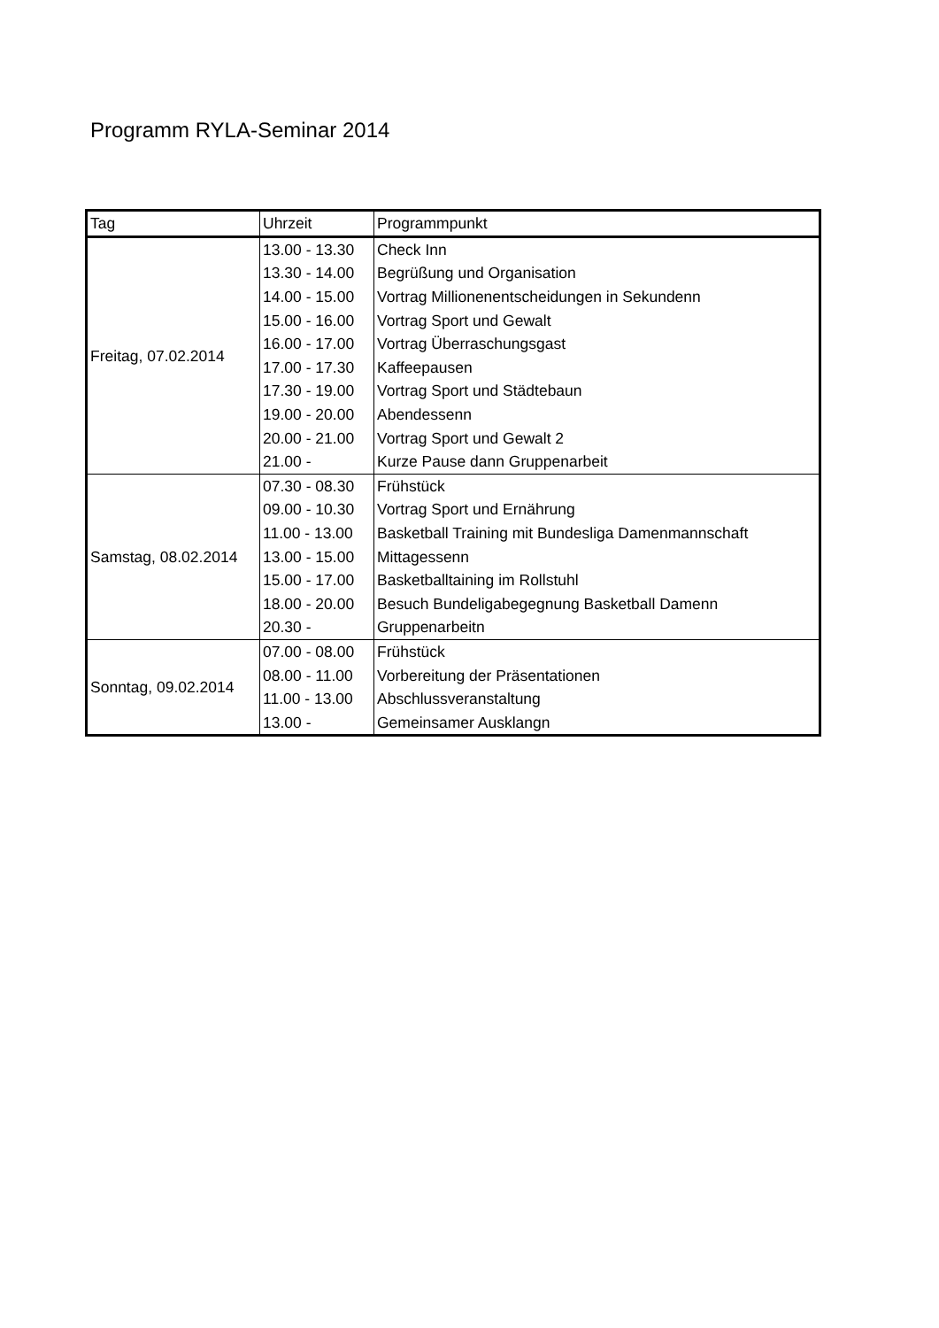Programm RYLA-Seminar 2014
| Tag | Uhrzeit | Programmpunkt |
| --- | --- | --- |
| Freitag, 07.02.2014 | 13.00 - 13.30 | Check Inn |
| | 13.30 - 14.00 | Begrüßung und Organisation |
| | 14.00 - 15.00 | Vortrag Millionenentscheidungen in Sekundenn |
| | 15.00 - 16.00 | Vortrag Sport und Gewalt |
| | 16.00 - 17.00 | Vortrag Überraschungsgast |
| | 17.00 - 17.30 | Kaffeepausen |
| | 17.30 - 19.00 | Vortrag Sport und Städtebaun |
| | 19.00 - 20.00 | Abendessenn |
| | 20.00 - 21.00 | Vortrag Sport und Gewalt 2 |
| | 21.00 - | Kurze Pause dann Gruppenarbeit |
| Samstag, 08.02.2014 | 07.30 - 08.30 | Frühstück |
| | 09.00 - 10.30 | Vortrag Sport und Ernährung |
| | 11.00 - 13.00 | Basketball Training mit Bundesliga Damenmannschaft |
| | 13.00 - 15.00 | Mittagessenn |
| | 15.00 - 17.00 | Basketballtaining im Rollstuhl |
| | 18.00 - 20.00 | Besuch Bundeligabegegnung Basketball Damenn |
| | 20.30 - | Gruppenarbeitn |
| Sonntag, 09.02.2014 | 07.00 - 08.00 | Frühstück |
| | 08.00 - 11.00 | Vorbereitung der Präsentationen |
| | 11.00 - 13.00 | Abschlussveranstaltung |
| | 13.00 - | Gemeinsamer Ausklangn |